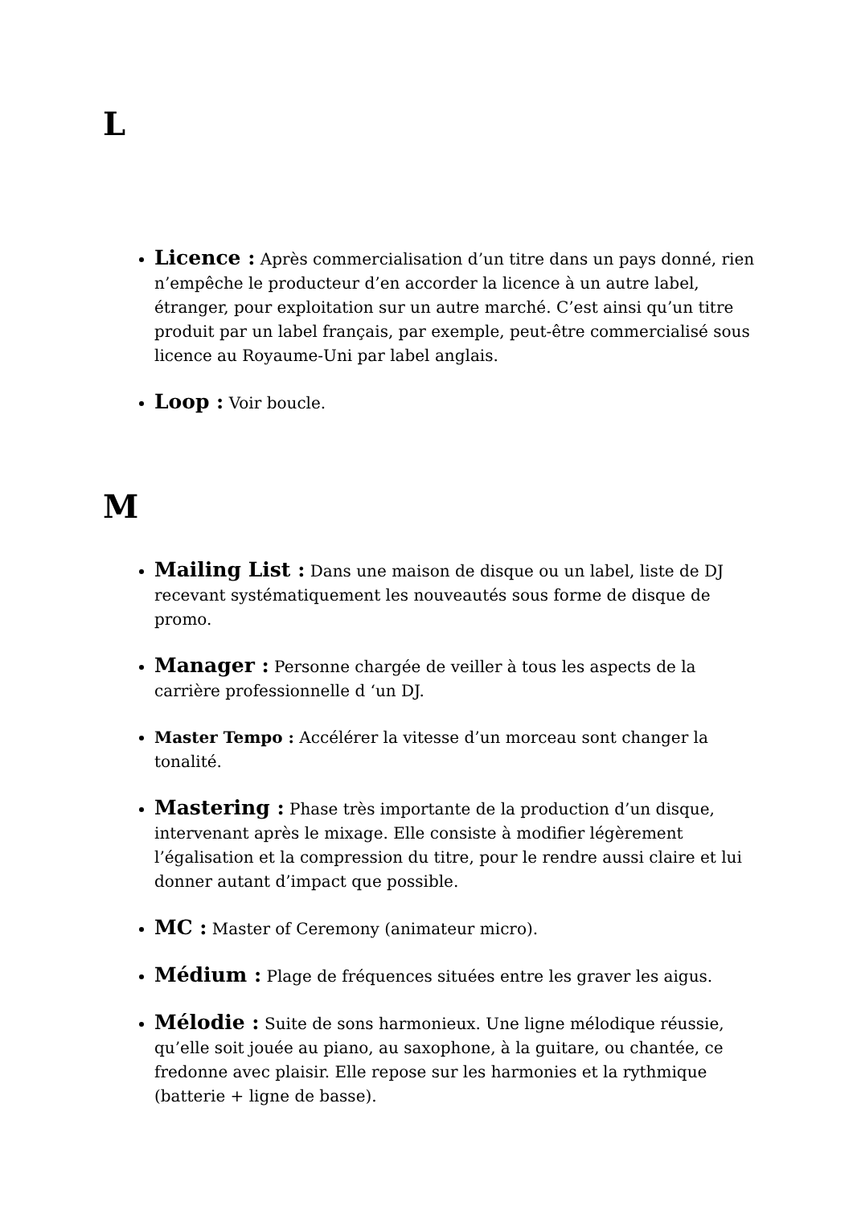L
Licence : Après commercialisation d’un titre dans un pays donné, rien n’empêche le producteur d’en accorder la licence à un autre label, étranger, pour exploitation sur un autre marché. C’est ainsi qu’un titre produit par un label français, par exemple, peut-être commercialisé sous licence au Royaume-Uni par label anglais.
Loop : Voir boucle.
M
Mailing List : Dans une maison de disque ou un label, liste de DJ recevant systématiquement les nouveautés sous forme de disque de promo.
Manager : Personne chargée de veiller à tous les aspects de la carrière professionnelle d ‘un DJ.
Master Tempo : Accélérer la vitesse d’un morceau sont changer la tonalité.
Mastering : Phase très importante de la production d’un disque, intervenant après le mixage. Elle consiste à modifier légèrement l’égalisation et la compression du titre, pour le rendre aussi claire et lui donner autant d’impact que possible.
MC : Master of Ceremony (animateur micro).
Médium : Plage de fréquences situées entre les graver les aigus.
Mélodie : Suite de sons harmonieux. Une ligne mélodique réussie, qu’elle soit jouée au piano, au saxophone, à la guitare, ou chantée, ce fredonne avec plaisir. Elle repose sur les harmonies et la rythmique (batterie + ligne de basse).